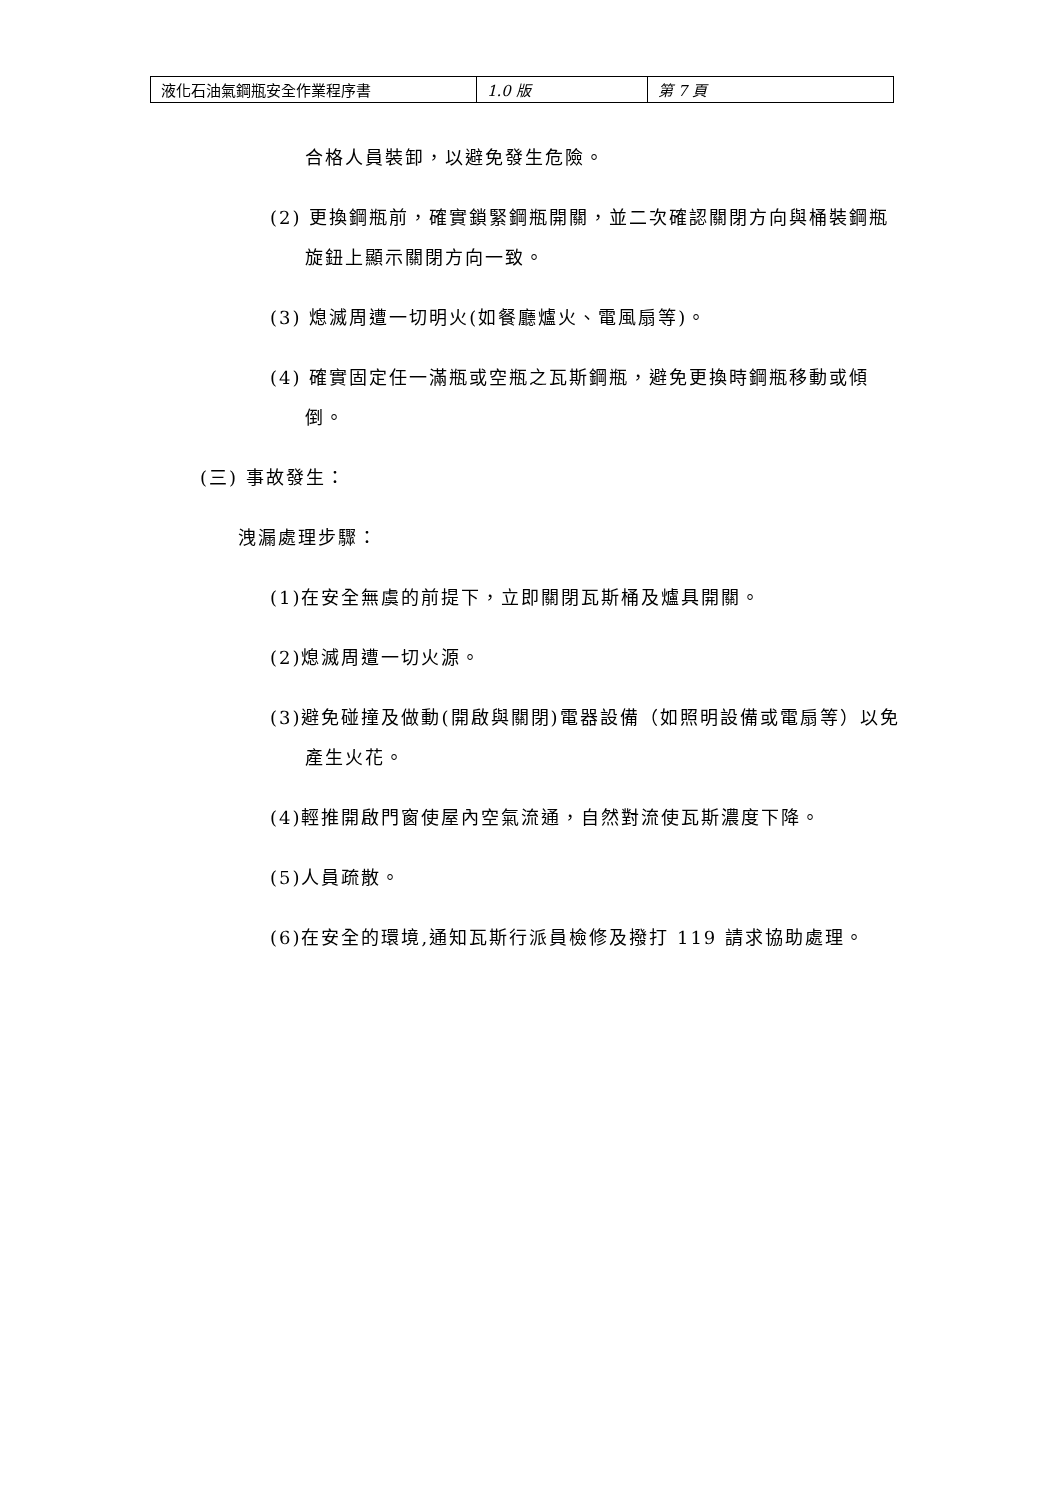| 液化石油氣鋼瓶安全作業程序書 | 1.0 版 | 第 7 頁 |
合格人員裝卸，以避免發生危險。
(2) 更換鋼瓶前，確實鎖緊鋼瓶開關，並二次確認關閉方向與桶裝鋼瓶旋鈕上顯示關閉方向一致。
(3) 熄滅周遭一切明火(如餐廳爐火、電風扇等)。
(4) 確實固定任一滿瓶或空瓶之瓦斯鋼瓶，避免更換時鋼瓶移動或傾倒。
(三) 事故發生：
洩漏處理步驟：
(1)在安全無虞的前提下，立即關閉瓦斯桶及爐具開關。
(2)熄滅周遭一切火源。
(3)避免碰撞及做動(開啟與關閉)電器設備（如照明設備或電扇等）以免產生火花。
(4)輕推開啟門窗使屋內空氣流通，自然對流使瓦斯濃度下降。
(5)人員疏散。
(6)在安全的環境,通知瓦斯行派員檢修及撥打 119 請求協助處理。